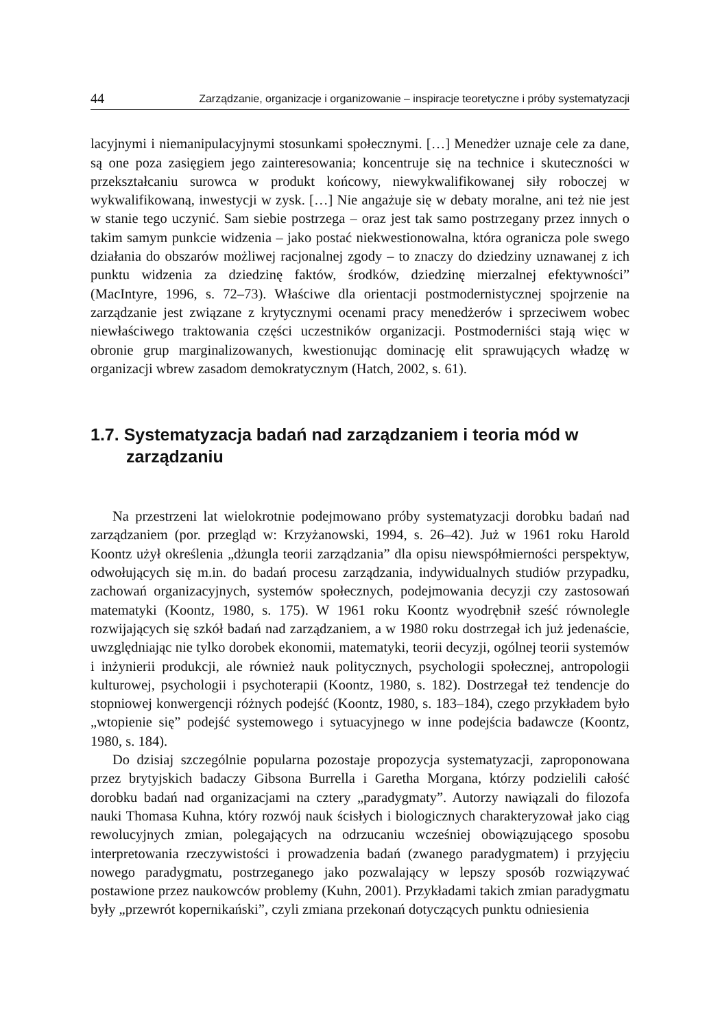44 Zarządzanie, organizacje i organizowanie – inspiracje teoretyczne i próby systematyzacji
lacyjnymi i niemanipulacyjnymi stosunkami społecznymi. […] Menedżer uznaje cele za dane, są one poza zasięgiem jego zainteresowania; koncentruje się na technice i skuteczności w przekształcaniu surowca w produkt końcowy, niewykwalifikowanej siły roboczej w wykwalifikowaną, inwestycji w zysk. […] Nie angażuje się w debaty moralne, ani też nie jest w stanie tego uczynić. Sam siebie postrzega – oraz jest tak samo postrzegany przez innych o takim samym punkcie widzenia – jako postać niekwestionowalna, która ogranicza pole swego działania do obszarów możliwej racjonalnej zgody – to znaczy do dziedziny uznawanej z ich punktu widzenia za dziedzinę faktów, środków, dziedzinę mierzalnej efektywności” (MacIntyre, 1996, s. 72–73). Właściwe dla orientacji postmodernistycznej spojrzenie na zarządzanie jest związane z krytycznymi ocenami pracy menedżerów i sprzeciwem wobec niewłaściwego traktowania części uczestników organizacji. Postmoderniści stają więc w obronie grup marginalizowanych, kwestionując dominację elit sprawujących władzę w organizacji wbrew zasadom demokratycznym (Hatch, 2002, s. 61).
1.7. Systematyzacja badań nad zarządzaniem i teoria mód w zarządzaniu
Na przestrzeni lat wielokrotnie podejmowano próby systematyzacji dorobku badań nad zarządzaniem (por. przegląd w: Krzyżanowski, 1994, s. 26–42). Już w 1961 roku Harold Koontz użył określenia „dżungla teorii zarządzania” dla opisu niewspółmierności perspektyw, odwołujących się m.in. do badań procesu zarządzania, indywidualnych studiów przypadku, zachowań organizacyjnych, systemów społecznych, podejmowania decyzji czy zastosowań matematyki (Koontz, 1980, s. 175). W 1961 roku Koontz wyodrębnił sześć równolegle rozwijających się szkół badań nad zarządzaniem, a w 1980 roku dostrzegał ich już jedenaście, uwzględniając nie tylko dorobek ekonomii, matematyki, teorii decyzji, ogólnej teorii systemów i inżynierii produkcji, ale również nauk politycznych, psychologii społecznej, antropologii kulturowej, psychologii i psychoterapii (Koontz, 1980, s. 182). Dostrzegał też tendencje do stopniowej konwergencji różnych podejść (Koontz, 1980, s. 183–184), czego przykładem było „wtopienie się” podejść systemowego i sytuacyjnego w inne podejścia badawcze (Koontz, 1980, s. 184).
Do dzisiaj szczególnie popularna pozostaje propozycja systematyzacji, zaproponowana przez brytyjskich badaczy Gibsona Burrella i Garetha Morgana, którzy podzielili całość dorobku badań nad organizacjami na cztery „paradygmaty”. Autorzy nawiązali do filozofa nauki Thomasa Kuhna, który rozwój nauk ścisłych i biologicznych charakteryzował jako ciąg rewolucyjnych zmian, polegających na odrzucaniu wcześniej obowiązującego sposobu interpretowania rzeczywistości i prowadzenia badań (zwanego paradygmatem) i przyjęciu nowego paradygmatu, postrzeganego jako pozwalający w lepszy sposób rozwiązywać postawione przez naukowców problemy (Kuhn, 2001). Przykładami takich zmian paradygmatu były „przewrót kopernikański”, czyli zmiana przekonań dotyczących punktu odniesienia